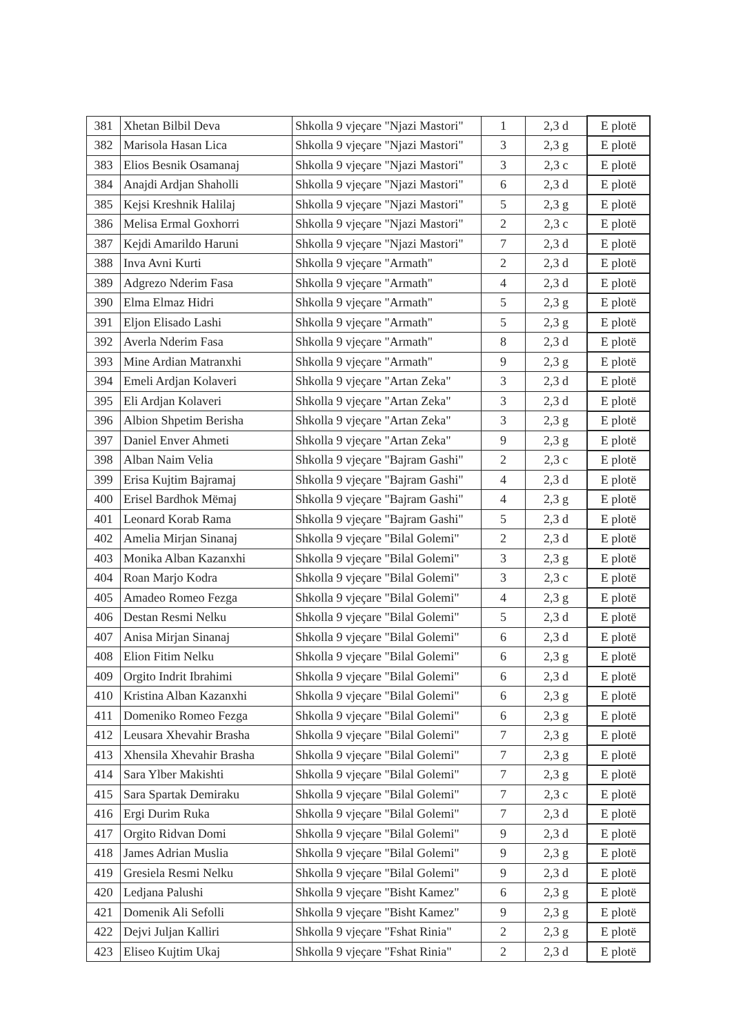| 381 | Xhetan Bilbil Deva | Shkolla 9 vjeçare "Njazi Mastori" | 1 | 2,3 d | E plotë |
| 382 | Marisola Hasan Lica | Shkolla 9 vjeçare "Njazi Mastori" | 3 | 2,3 g | E plotë |
| 383 | Elios Besnik Osamanaj | Shkolla 9 vjeçare "Njazi Mastori" | 3 | 2,3 c | E plotë |
| 384 | Anajdi Ardjan Shaholli | Shkolla 9 vjeçare "Njazi Mastori" | 6 | 2,3 d | E plotë |
| 385 | Kejsi Kreshnik Halilaj | Shkolla 9 vjeçare "Njazi Mastori" | 5 | 2,3 g | E plotë |
| 386 | Melisa Ermal Goxhorri | Shkolla 9 vjeçare "Njazi Mastori" | 2 | 2,3 c | E plotë |
| 387 | Kejdi Amarildo Haruni | Shkolla 9 vjeçare "Njazi Mastori" | 7 | 2,3 d | E plotë |
| 388 | Inva Avni Kurti | Shkolla 9 vjeçare "Armath" | 2 | 2,3 d | E plotë |
| 389 | Adgrezo Nderim Fasa | Shkolla 9 vjeçare "Armath" | 4 | 2,3 d | E plotë |
| 390 | Elma Elmaz Hidri | Shkolla 9 vjeçare "Armath" | 5 | 2,3 g | E plotë |
| 391 | Eljon Elisado Lashi | Shkolla 9 vjeçare "Armath" | 5 | 2,3 g | E plotë |
| 392 | Averla Nderim Fasa | Shkolla 9 vjeçare "Armath" | 8 | 2,3 d | E plotë |
| 393 | Mine Ardian Matranxhi | Shkolla 9 vjeçare "Armath" | 9 | 2,3 g | E plotë |
| 394 | Emeli Ardjan Kolaveri | Shkolla 9 vjeçare "Artan Zeka" | 3 | 2,3 d | E plotë |
| 395 | Eli Ardjan Kolaveri | Shkolla 9 vjeçare "Artan Zeka" | 3 | 2,3 d | E plotë |
| 396 | Albion Shpetim Berisha | Shkolla 9 vjeçare "Artan Zeka" | 3 | 2,3 g | E plotë |
| 397 | Daniel Enver Ahmeti | Shkolla 9 vjeçare "Artan Zeka" | 9 | 2,3 g | E plotë |
| 398 | Alban Naim Velia | Shkolla 9 vjeçare "Bajram Gashi" | 2 | 2,3 c | E plotë |
| 399 | Erisa Kujtim Bajramaj | Shkolla 9 vjeçare "Bajram Gashi" | 4 | 2,3 d | E plotë |
| 400 | Erisel Bardhok Mëmaj | Shkolla 9 vjeçare "Bajram Gashi" | 4 | 2,3 g | E plotë |
| 401 | Leonard Korab Rama | Shkolla 9 vjeçare "Bajram Gashi" | 5 | 2,3 d | E plotë |
| 402 | Amelia Mirjan Sinanaj | Shkolla 9 vjeçare "Bilal Golemi" | 2 | 2,3 d | E plotë |
| 403 | Monika Alban Kazanxhi | Shkolla 9 vjeçare "Bilal Golemi" | 3 | 2,3 g | E plotë |
| 404 | Roan Marjo Kodra | Shkolla 9 vjeçare "Bilal Golemi" | 3 | 2,3 c | E plotë |
| 405 | Amadeo Romeo Fezga | Shkolla 9 vjeçare "Bilal Golemi" | 4 | 2,3 g | E plotë |
| 406 | Destan Resmi Nelku | Shkolla 9 vjeçare "Bilal Golemi" | 5 | 2,3 d | E plotë |
| 407 | Anisa Mirjan Sinanaj | Shkolla 9 vjeçare "Bilal Golemi" | 6 | 2,3 d | E plotë |
| 408 | Elion Fitim Nelku | Shkolla 9 vjeçare "Bilal Golemi" | 6 | 2,3 g | E plotë |
| 409 | Orgito Indrit Ibrahimi | Shkolla 9 vjeçare "Bilal Golemi" | 6 | 2,3 d | E plotë |
| 410 | Kristina Alban Kazanxhi | Shkolla 9 vjeçare "Bilal Golemi" | 6 | 2,3 g | E plotë |
| 411 | Domeniko Romeo Fezga | Shkolla 9 vjeçare "Bilal Golemi" | 6 | 2,3 g | E plotë |
| 412 | Leusara Xhevahir Brasha | Shkolla 9 vjeçare "Bilal Golemi" | 7 | 2,3 g | E plotë |
| 413 | Xhensila Xhevahir Brasha | Shkolla 9 vjeçare "Bilal Golemi" | 7 | 2,3 g | E plotë |
| 414 | Sara Ylber Makishti | Shkolla 9 vjeçare "Bilal Golemi" | 7 | 2,3 g | E plotë |
| 415 | Sara Spartak Demiraku | Shkolla 9 vjeçare "Bilal Golemi" | 7 | 2,3 c | E plotë |
| 416 | Ergi Durim Ruka | Shkolla 9 vjeçare "Bilal Golemi" | 7 | 2,3 d | E plotë |
| 417 | Orgito Ridvan Domi | Shkolla 9 vjeçare "Bilal Golemi" | 9 | 2,3 d | E plotë |
| 418 | James Adrian Muslia | Shkolla 9 vjeçare "Bilal Golemi" | 9 | 2,3 g | E plotë |
| 419 | Gresiela Resmi Nelku | Shkolla 9 vjeçare "Bilal Golemi" | 9 | 2,3 d | E plotë |
| 420 | Ledjana Palushi | Shkolla 9 vjeçare "Bisht Kamez" | 6 | 2,3 g | E plotë |
| 421 | Domenik Ali Sefolli | Shkolla 9 vjeçare "Bisht Kamez" | 9 | 2,3 g | E plotë |
| 422 | Dejvi Juljan Kalliri | Shkolla 9 vjeçare "Fshat Rinia" | 2 | 2,3 g | E plotë |
| 423 | Eliseo Kujtim Ukaj | Shkolla 9 vjeçare "Fshat Rinia" | 2 | 2,3 d | E plotë |